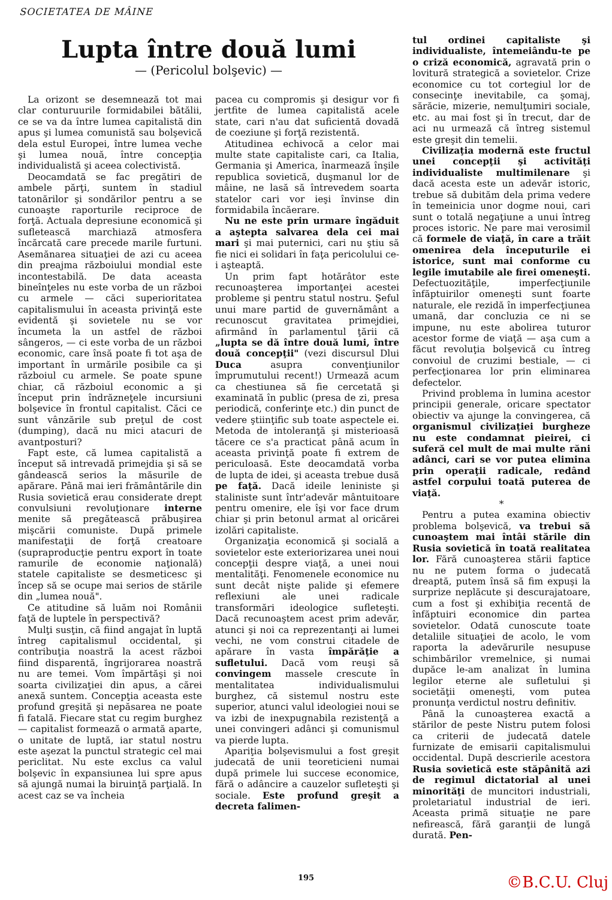SOCIETATEA DE MÂINE
Lupta între două lumi
— (Pericolul bolşevic) —
La orizont se desemnează tot mai clar conturuurile formidabilei bătălii, ce se va da între lumea capitalistă din apus şi lumea comunistă sau bolşevică dela estul Europei, între lumea veche şi lumea nouă, între concepţia individualistă şi aceea colectivistă.
Deocamdată se fac pregătiri de ambele părţi, suntem în stadiul tatonărilor şi sondărilor pentru a se cunoaşte raporturile reciproce de forţă. Actuala depresiune economică şi sufletească marchiază atmosfera încărcată care precede marile furtuni. Asemănarea situaţiei de azi cu aceea din preajma războiului mondial este incontestabilă. De data aceasta bineînţeles nu este vorba de un război cu armele — căci superioritatea capitalismului în aceasta privinţă este evidentă şi sovietele nu se vor încumeta la un astfel de război sângeros, — ci este vorba de un război economic, care însă poate fi tot aşa de important în urmările posibile ca şi războiul cu armele. Se poate spune chiar, că războiul economic a şi început prin îndrăzneţele incursiuni bolşevice în frontul capitalist. Căci ce sunt vânzările sub preţul de cost (dumping), dacă nu mici atacuri de avantposturi?
Fapt este, că lumea capitalistă a început să intrevadă primejdia şi să se gândească serios la măsurile de apărare. Până mai ieri frământările din Rusia sovietică erau considerate drept convulsiuni revoluţionare interne menite să pregătească prăbuşirea mişcării comuniste. După primele manifestaţii de forţă creatoare (supraproducţie pentru export în toate ramurile de economie naţională) statele capitaliste se desmeticesc şi încep să se ocupe mai serios de stările din „lumea nouă".
Ce atitudine să luăm noi Românii faţă de luptele în perspectivă?
Mulţi susţin, că fiind angajat în luptă întreg capitalismul occidental, şi contribuţia noastră la acest război fiind disparentă, îngrijorarea noastră nu are temei. Vom împărtăşi şi noi soarta civilizaţiei din apus, a cărei anexă suntem. Concepţia aceasta este profund greşită şi nepăsarea ne poate fi fatală. Fiecare stat cu regim burghez — capitalist formează o armată aparte, o unitate de luptă, iar statul nostru este aşezat la punctul strategic cel mai periclitat. Nu este exclus ca valul bolşevic în expansiunea lui spre apus să ajungă numai la biruinţă parţială. In acest caz se va încheia
pacea cu compromis şi desigur vor fi jertfite de lumea capitalistă acele state, cari n'au dat suficientă dovadă de coeziune şi forţă rezistentă.
Atitudinea echivocă a celor mai multe state capitaliste cari, ca Italia, Germania şi America, înarmează înşile republica sovietică, duşmanul lor de mâine, ne lasă să întrevedem soarta statelor cari vor ieşi învinse din formidabila încăerare.
Nu ne este prin urmare îngăduit a aştepta salvarea dela cei mai mari şi mai puternici, cari nu ştiu să fie nici ei solidari în faţa pericolului ce-i aşteaptă.
Un prim fapt hotărâtor este recunoaşterea importanţei acestei probleme şi pentru statul nostru. Şeful unui mare partid de guvernământ a recunoscut gravitatea primejdiei, afirmând în parlamentul ţării că „lupta se dă între două lumi, între două concepţii" (vezi discursul Dlui Duca asupra convenţiunilor împrumutului recent!) Urmează acum ca chestiunea să fie cercetată şi examinată în public (presa de zi, presa periodică, conferinţe etc.) din punct de vedere ştiinţific sub toate aspectele ei. Metoda de intoleranţă şi misterioasă tăcere ce s'a practicat până acum în aceasta privinţă poate fi extrem de periculoasă. Este deocamdată vorba de lupta de idei, şi aceasta trebue dusă pe faţă. Dacă ideile leniniste şi staliniste sunt într'adevăr mântuitoare pentru omenire, ele îşi vor face drum chiar şi prin betonul armat al oricărei izolări capitaliste.
Organizaţia economică şi socială a sovietelor este exteriorizarea unei noui concepţii despre viaţă, a unei noui mentalităţi. Fenomenele economice nu sunt decât nişte palide şi efemere reflexiuni ale unei radicale transformări ideologice sufleteşti. Dacă recunoaştem acest prim adevăr, atunci şi noi ca reprezentanţi ai lumei vechi, ne vom construi citadele de apărare în vasta împărăţie a sufletului. Dacă vom reuşi să convingem massele crescute în mentalitatea individualismului burghez, că sistemul nostru este superior, atunci valul ideologiei noui se va izbi de inexpugnabila rezistenţă a unei convingeri adânci şi comunismul va pierde lupta.
Apariţia bolşevismului a fost greşit judecată de unii teoreticieni numai după primele lui succese economice, fără o adâncire a cauzelor sufleteşti şi sociale. Este profund greşit a decreta falimen-
tul ordinei capitaliste şi individualiste, întemeiându-te pe o criză economică, agravată prin o lovitură strategică a sovietelor. Crize economice cu tot cortegiul lor de consecinţe inevitabile, ca şomaj, sărăcie, mizerie, nemulţumiri sociale, etc. au mai fost şi în trecut, dar de aci nu urmează că întreg sistemul este greşit din temelii.
Civilizaţia modernă este fructul unei concepţii şi activităţi individualiste multimilenare şi dacă acesta este un adevăr istoric, trebue să dubităm dela prima vedere în temeinicia unor dogme noui, cari sunt o totală negaţiune a unui întreg proces istoric. Ne pare mai verosimil că formele de viaţă, în care a trăit omenirea dela începuturile ei istorice, sunt mai conforme cu legile imutabile ale firei omeneşti. Defectuozităţile, imperfecţiunile înfăptuirilor omeneşti sunt foarte naturale, ele rezidă în imperfecţiunea umană, dar concluzia ce ni se impune, nu este abolirea tuturor acestor forme de viaţă — aşa cum a făcut revoluţia bolşevică cu întreg convoiul de cruzimi bestiale, — ci perfecţionarea lor prin eliminarea defectelor.
Privind problema în lumina acestor principii generale, oricare spectator obiectiv va ajunge la convingerea, că organismul civilizaţiei burgheze nu este condamnat pieirei, ci suferă cel mult de mai multe răni adânci, cari se vor putea elimina prin operaţii radicale, redând astfel corpului toată puterea de viaţă.
*
Pentru a putea examina obiectiv problema bolşevică, va trebui să cunoaştem mai întâi stările din Rusia sovietică în toată realitatea lor. Fără cunoaşterea stării faptice nu ne putem forma o judecată dreaptă, putem însă să fim expuşi la surprize neplăcute şi descurajatoare, cum a fost şi exhibiţia recentă de înfăptuiri economice din partea sovietelor. Odată cunoscute toate detaliile situaţiei de acolo, le vom raporta la adevărurile nesupuse schimbărilor vremelnice, şi numai dupăce le-am analizat în lumina legilor eterne ale sufletului şi societăţii omeneşti, vom putea pronunţa verdictul nostru definitiv.
Până la cunoaşterea exactă a stărilor de peste Nistru putem folosi ca criterii de judecată datele furnizate de emisarii capitalismului occidental. După descrierile acestora Rusia sovietică este stăpânită azi de regimul dictatorial al unei minorităţi de muncitori industriali, proletariatul industrial de ieri. Aceasta primă situaţie ne pare nefirească, fără garanţii de lungă durată. Pen-
195 ©B.C.U. Cluj